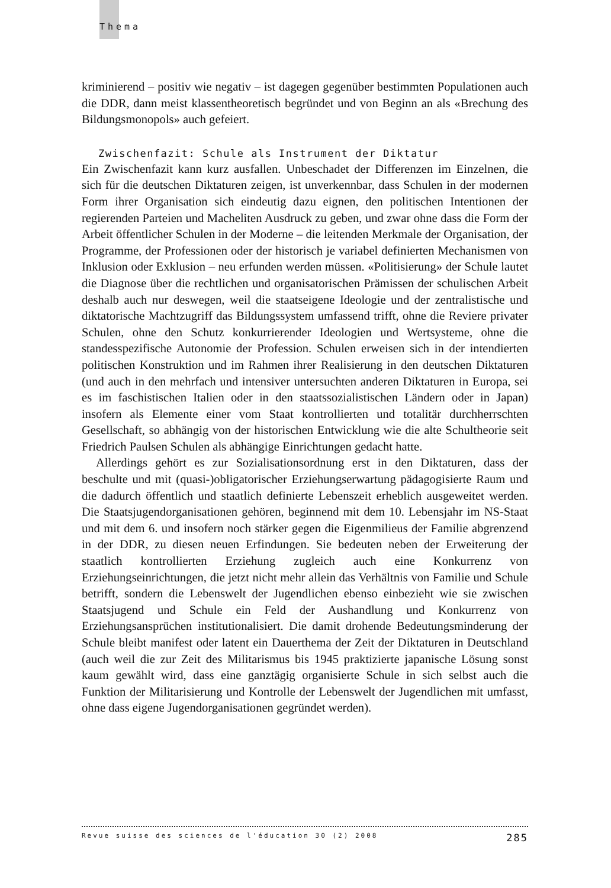Thema
kriminierend – positiv wie negativ – ist dagegen gegenüber bestimmten Populationen auch die DDR, dann meist klassentheoretisch begründet und von Beginn an als «Brechung des Bildungsmonopols» auch gefeiert.
Zwischenfazit: Schule als Instrument der Diktatur
Ein Zwischenfazit kann kurz ausfallen. Unbeschadet der Differenzen im Einzelnen, die sich für die deutschen Diktaturen zeigen, ist unverkennbar, dass Schulen in der modernen Form ihrer Organisation sich eindeutig dazu eignen, den politischen Intentionen der regierenden Parteien und Macheliten Ausdruck zu geben, und zwar ohne dass die Form der Arbeit öffentlicher Schulen in der Moderne – die leitenden Merkmale der Organisation, der Programme, der Professionen oder der historisch je variabel definierten Mechanismen von Inklusion oder Exklusion – neu erfunden werden müssen. «Politisierung» der Schule lautet die Diagnose über die rechtlichen und organisatorischen Prämissen der schulischen Arbeit deshalb auch nur deswegen, weil die staatseigene Ideologie und der zentralistische und diktatorische Machtzugriff das Bildungssystem umfassend trifft, ohne die Reviere privater Schulen, ohne den Schutz konkurrierender Ideologien und Wertsysteme, ohne die standesspezifische Autonomie der Profession. Schulen erweisen sich in der intendierten politischen Konstruktion und im Rahmen ihrer Realisierung in den deutschen Diktaturen (und auch in den mehrfach und intensiver untersuchten anderen Diktaturen in Europa, sei es im faschistischen Italien oder in den staatssozialistischen Ländern oder in Japan) insofern als Elemente einer vom Staat kontrollierten und totalitär durchherrschten Gesellschaft, so abhängig von der historischen Entwicklung wie die alte Schultheorie seit Friedrich Paulsen Schulen als abhängige Einrichtungen gedacht hatte.
Allerdings gehört es zur Sozialisationsordnung erst in den Diktaturen, dass der beschulte und mit (quasi-)obligatorischer Erziehungserwartung pädagogisierte Raum und die dadurch öffentlich und staatlich definierte Lebenszeit erheblich ausgeweitet werden. Die Staatsjugendorganisationen gehören, beginnend mit dem 10. Lebensjahr im NS-Staat und mit dem 6. und insofern noch stärker gegen die Eigenmilieus der Familie abgrenzend in der DDR, zu diesen neuen Erfindungen. Sie bedeuten neben der Erweiterung der staatlich kontrollierten Erziehung zugleich auch eine Konkurrenz von Erziehungseinrichtungen, die jetzt nicht mehr allein das Verhältnis von Familie und Schule betrifft, sondern die Lebenswelt der Jugendlichen ebenso einbezieht wie sie zwischen Staatsjugend und Schule ein Feld der Aushandlung und Konkurrenz von Erziehungsansprüchen institutionalisiert. Die damit drohende Bedeutungsminderung der Schule bleibt manifest oder latent ein Dauerthema der Zeit der Diktaturen in Deutschland (auch weil die zur Zeit des Militarismus bis 1945 praktizierte japanische Lösung sonst kaum gewählt wird, dass eine ganztägig organisierte Schule in sich selbst auch die Funktion der Militarisierung und Kontrolle der Lebenswelt der Jugendlichen mit umfasst, ohne dass eigene Jugendorganisationen gegründet werden).
Revue suisse des sciences de l'éducation 30 (2) 2008 285